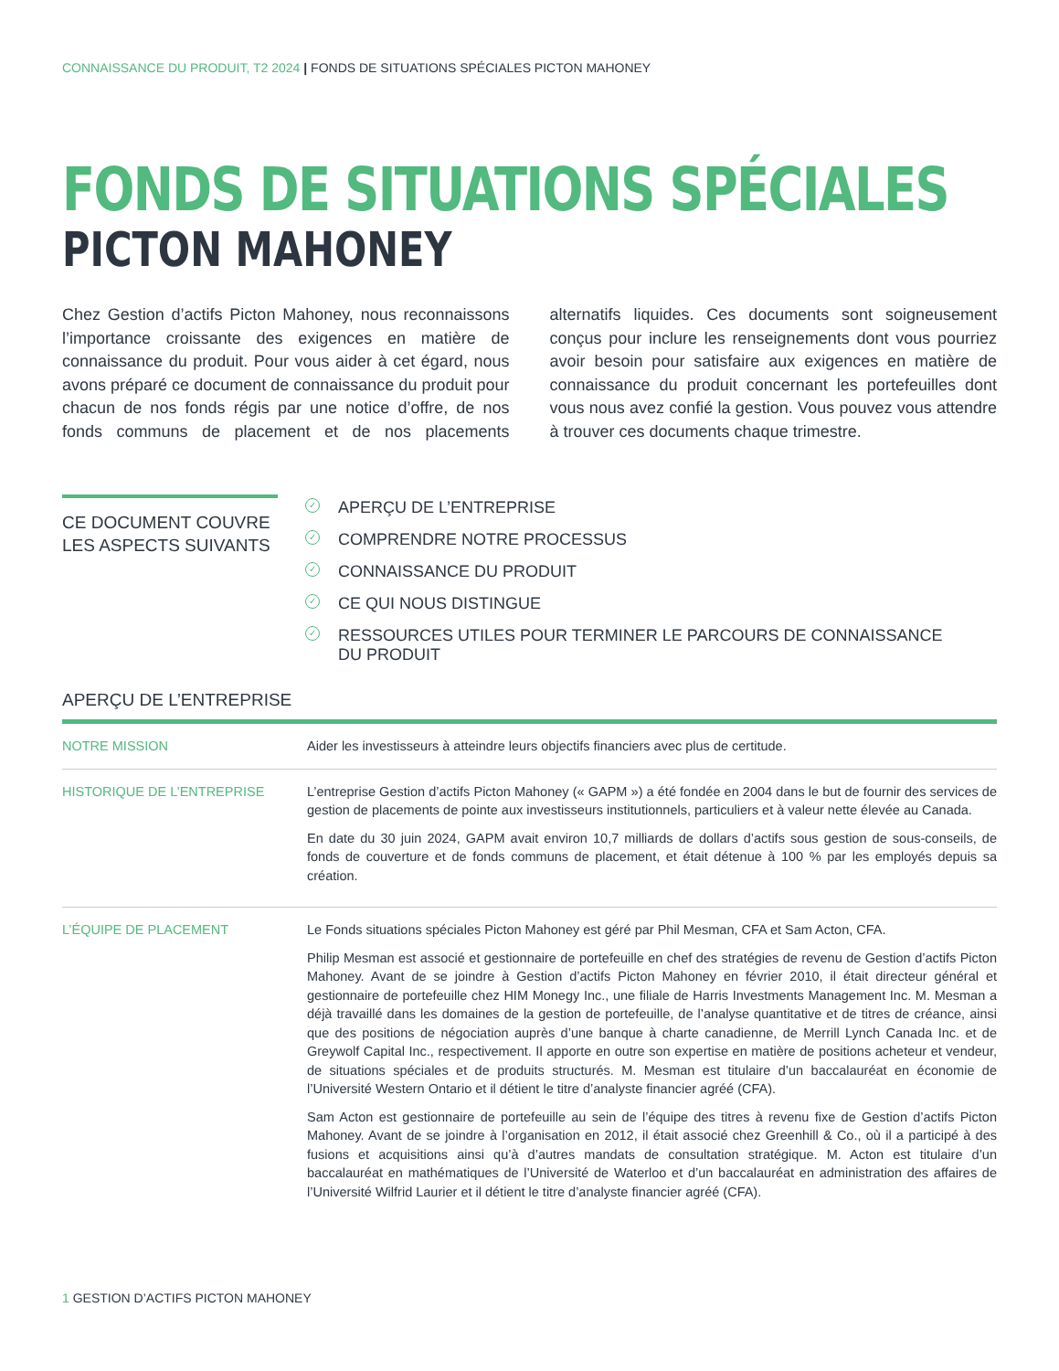CONNAISSANCE DU PRODUIT, T2 2024 | FONDS DE SITUATIONS SPÉCIALES PICTON MAHONEY
FONDS DE SITUATIONS SPÉCIALES
PICTON MAHONEY
Chez Gestion d’actifs Picton Mahoney, nous reconnaissons l’importance croissante des exigences en matière de connaissance du produit. Pour vous aider à cet égard, nous avons préparé ce document de connaissance du produit pour chacun de nos fonds régis par une notice d’offre, de nos fonds communs de placement et de nos placements alternatifs liquides. Ces documents sont soigneusement conçus pour inclure les renseignements dont vous pourriez avoir besoin pour satisfaire aux exigences en matière de connaissance du produit concernant les portefeuilles dont vous nous avez confié la gestion. Vous pouvez vous attendre à trouver ces documents chaque trimestre.
CE DOCUMENT COUVRE LES ASPECTS SUIVANTS
✓ APERÇU DE L’ENTREPRISE
✓ COMPRENDRE NOTRE PROCESSUS
✓ CONNAISSANCE DU PRODUIT
✓ CE QUI NOUS DISTINGUE
✓ RESSOURCES UTILES POUR TERMINER LE PARCOURS DE CONNAISSANCE
DU PRODUIT
APERÇU DE L’ENTREPRISE
| NOTRE MISSION | Aider les investisseurs à atteindre leurs objectifs financiers avec plus de certitude. |
| HISTORIQUE DE L’ENTREPRISE | L’entreprise Gestion d’actifs Picton Mahoney (« GAPM ») a été fondée en 2004 dans le but de fournir des services de gestion de placements de pointe aux investisseurs institutionnels, particuliers et à valeur nette élevée au Canada. En date du 30 juin 2024, GAPM avait environ 10,7 milliards de dollars d’actifs sous gestion de sous-conseils, de fonds de couverture et de fonds communs de placement, et était détenue à 100 % par les employés depuis sa création. |
| L’ÉQUIPE DE PLACEMENT | Le Fonds situations spéciales Picton Mahoney est géré par Phil Mesman, CFA et Sam Acton, CFA. Philip Mesman est associé et gestionnaire de portefeuille en chef des stratégies de revenu de Gestion d’actifs Picton Mahoney. Avant de se joindre à Gestion d’actifs Picton Mahoney en février 2010, il était directeur général et gestionnaire de portefeuille chez HIM Monegy Inc., une filiale de Harris Investments Management Inc. M. Mesman a déjà travaillé dans les domaines de la gestion de portefeuille, de l’analyse quantitative et de titres de créance, ainsi que des positions de négociation auprès d’une banque à charte canadienne, de Merrill Lynch Canada Inc. et de Greywolf Capital Inc., respectivement. Il apporte en outre son expertise en matière de positions acheteur et vendeur, de situations spéciales et de produits structurés. M. Mesman est titulaire d’un baccalauréat en économie de l’Université Western Ontario et il détient le titre d’analyste financier agréé (CFA). Sam Acton est gestionnaire de portefeuille au sein de l’équipe des titres à revenu fixe de Gestion d’actifs Picton Mahoney. Avant de se joindre à l’organisation en 2012, il était associé chez Greenhill & Co., où il a participé à des fusions et acquisitions ainsi qu’à d’autres mandats de consultation stratégique. M. Acton est titulaire d’un baccalauréat en mathématiques de l’Université de Waterloo et d’un baccalauréat en administration des affaires de l’Université Wilfrid Laurier et il détient le titre d’analyste financier agréé (CFA). |
1 GESTION D’ACTIFS PICTON MAHONEY